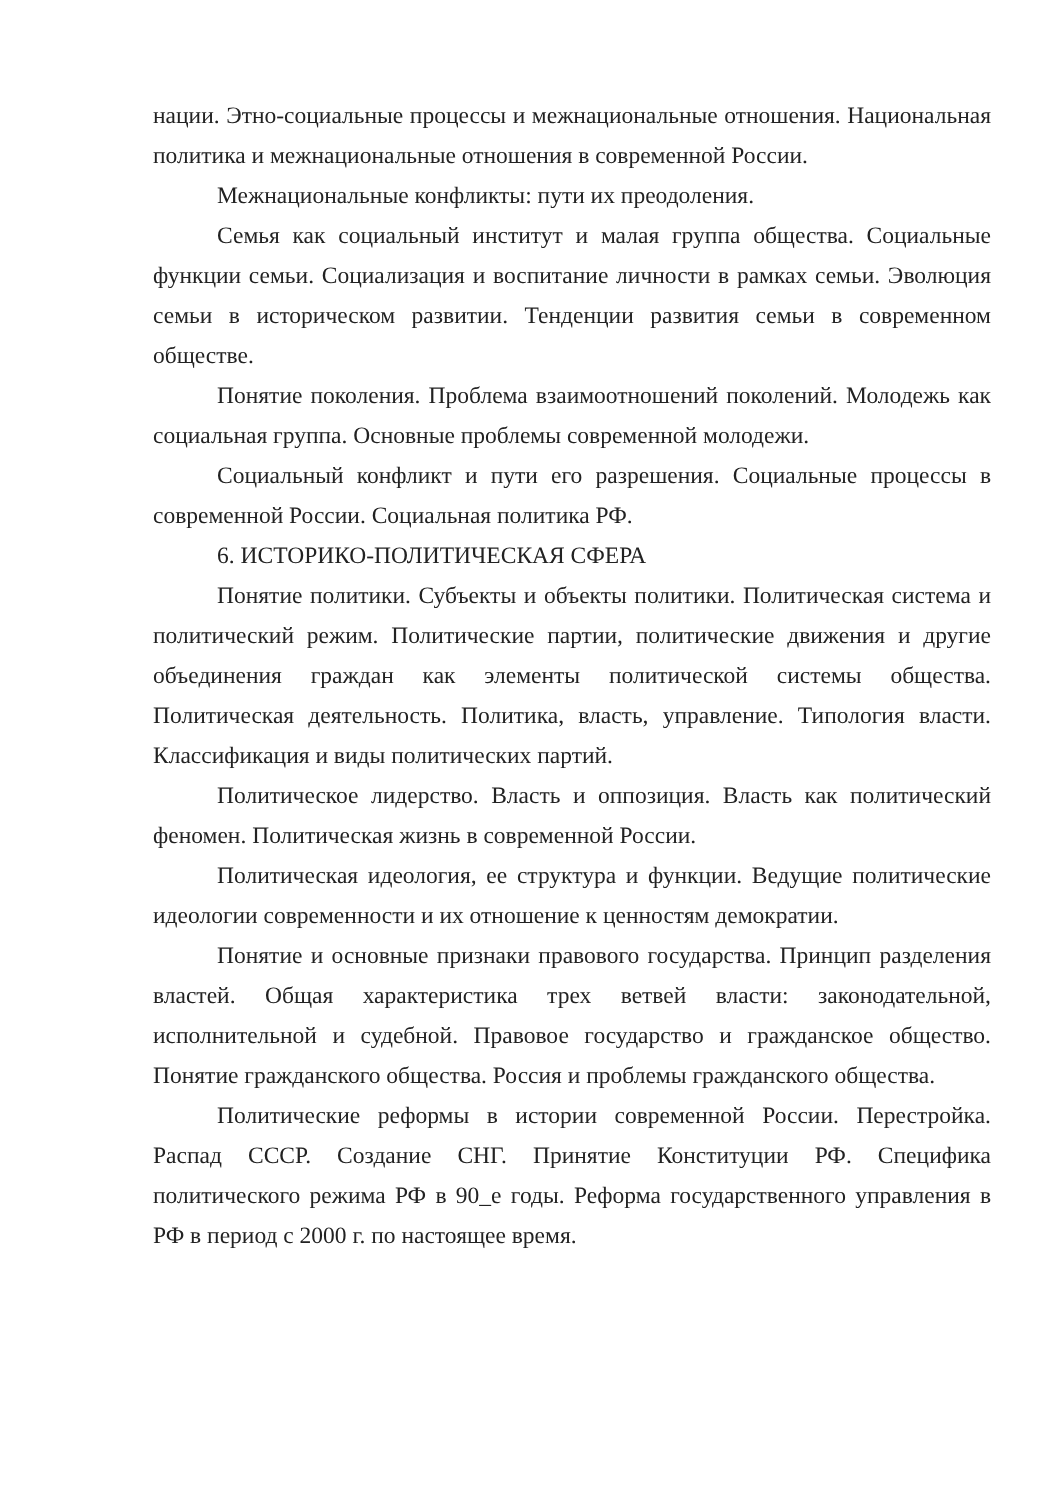нации. Этно-социальные процессы и межнациональные отношения. Национальная политика и межнациональные отношения в современной России.
Межнациональные конфликты: пути их преодоления.
Семья как социальный институт и малая группа общества. Социальные функции семьи. Социализация и воспитание личности в рамках семьи. Эволюция семьи в историческом развитии. Тенденции развития семьи в современном обществе.
Понятие поколения. Проблема взаимоотношений поколений. Молодежь как социальная группа. Основные проблемы современной молодежи.
Социальный конфликт и пути его разрешения. Социальные процессы в современной России. Социальная политика РФ.
6. ИСТОРИКО-ПОЛИТИЧЕСКАЯ СФЕРА
Понятие политики. Субъекты и объекты политики. Политическая система и политический режим. Политические партии, политические движения и другие объединения граждан как элементы политической системы общества. Политическая деятельность. Политика, власть, управление. Типология власти. Классификация и виды политических партий.
Политическое лидерство. Власть и оппозиция. Власть как политический феномен. Политическая жизнь в современной России.
Политическая идеология, ее структура и функции. Ведущие политические идеологии современности и их отношение к ценностям демократии.
Понятие и основные признаки правового государства. Принцип разделения властей. Общая характеристика трех ветвей власти: законодательной, исполнительной и судебной. Правовое государство и гражданское общество. Понятие гражданского общества. Россия и проблемы гражданского общества.
Политические реформы в истории современной России. Перестройка. Распад СССР. Создание СНГ. Принятие Конституции РФ. Специфика политического режима РФ в 90_е годы. Реформа государственного управления в РФ в период с 2000 г. по настоящее время.